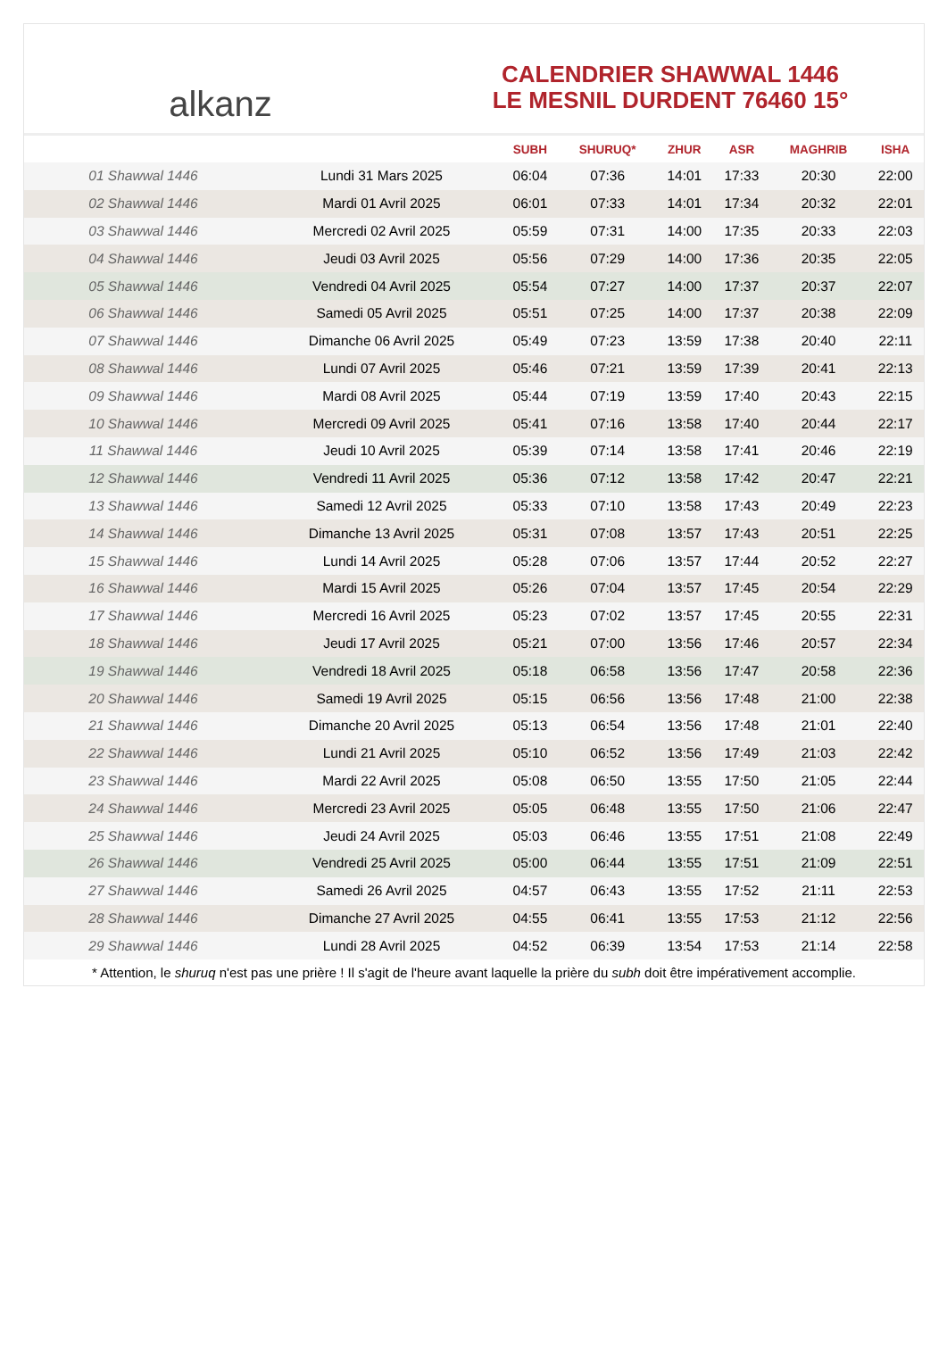alkanz
CALENDRIER SHAWWAL 1446
LE MESNIL DURDENT 76460 15°
| | | SUBH | SHURUQ* | ZHUR | ASR | MAGHRIB | ISHA |
| --- | --- | --- | --- | --- | --- | --- | --- |
| 01 Shawwal 1446 | Lundi 31 Mars 2025 | 06:04 | 07:36 | 14:01 | 17:33 | 20:30 | 22:00 |
| 02 Shawwal 1446 | Mardi 01 Avril 2025 | 06:01 | 07:33 | 14:01 | 17:34 | 20:32 | 22:01 |
| 03 Shawwal 1446 | Mercredi 02 Avril 2025 | 05:59 | 07:31 | 14:00 | 17:35 | 20:33 | 22:03 |
| 04 Shawwal 1446 | Jeudi 03 Avril 2025 | 05:56 | 07:29 | 14:00 | 17:36 | 20:35 | 22:05 |
| 05 Shawwal 1446 | Vendredi 04 Avril 2025 | 05:54 | 07:27 | 14:00 | 17:37 | 20:37 | 22:07 |
| 06 Shawwal 1446 | Samedi 05 Avril 2025 | 05:51 | 07:25 | 14:00 | 17:37 | 20:38 | 22:09 |
| 07 Shawwal 1446 | Dimanche 06 Avril 2025 | 05:49 | 07:23 | 13:59 | 17:38 | 20:40 | 22:11 |
| 08 Shawwal 1446 | Lundi 07 Avril 2025 | 05:46 | 07:21 | 13:59 | 17:39 | 20:41 | 22:13 |
| 09 Shawwal 1446 | Mardi 08 Avril 2025 | 05:44 | 07:19 | 13:59 | 17:40 | 20:43 | 22:15 |
| 10 Shawwal 1446 | Mercredi 09 Avril 2025 | 05:41 | 07:16 | 13:58 | 17:40 | 20:44 | 22:17 |
| 11 Shawwal 1446 | Jeudi 10 Avril 2025 | 05:39 | 07:14 | 13:58 | 17:41 | 20:46 | 22:19 |
| 12 Shawwal 1446 | Vendredi 11 Avril 2025 | 05:36 | 07:12 | 13:58 | 17:42 | 20:47 | 22:21 |
| 13 Shawwal 1446 | Samedi 12 Avril 2025 | 05:33 | 07:10 | 13:58 | 17:43 | 20:49 | 22:23 |
| 14 Shawwal 1446 | Dimanche 13 Avril 2025 | 05:31 | 07:08 | 13:57 | 17:43 | 20:51 | 22:25 |
| 15 Shawwal 1446 | Lundi 14 Avril 2025 | 05:28 | 07:06 | 13:57 | 17:44 | 20:52 | 22:27 |
| 16 Shawwal 1446 | Mardi 15 Avril 2025 | 05:26 | 07:04 | 13:57 | 17:45 | 20:54 | 22:29 |
| 17 Shawwal 1446 | Mercredi 16 Avril 2025 | 05:23 | 07:02 | 13:57 | 17:45 | 20:55 | 22:31 |
| 18 Shawwal 1446 | Jeudi 17 Avril 2025 | 05:21 | 07:00 | 13:56 | 17:46 | 20:57 | 22:34 |
| 19 Shawwal 1446 | Vendredi 18 Avril 2025 | 05:18 | 06:58 | 13:56 | 17:47 | 20:58 | 22:36 |
| 20 Shawwal 1446 | Samedi 19 Avril 2025 | 05:15 | 06:56 | 13:56 | 17:48 | 21:00 | 22:38 |
| 21 Shawwal 1446 | Dimanche 20 Avril 2025 | 05:13 | 06:54 | 13:56 | 17:48 | 21:01 | 22:40 |
| 22 Shawwal 1446 | Lundi 21 Avril 2025 | 05:10 | 06:52 | 13:56 | 17:49 | 21:03 | 22:42 |
| 23 Shawwal 1446 | Mardi 22 Avril 2025 | 05:08 | 06:50 | 13:55 | 17:50 | 21:05 | 22:44 |
| 24 Shawwal 1446 | Mercredi 23 Avril 2025 | 05:05 | 06:48 | 13:55 | 17:50 | 21:06 | 22:47 |
| 25 Shawwal 1446 | Jeudi 24 Avril 2025 | 05:03 | 06:46 | 13:55 | 17:51 | 21:08 | 22:49 |
| 26 Shawwal 1446 | Vendredi 25 Avril 2025 | 05:00 | 06:44 | 13:55 | 17:51 | 21:09 | 22:51 |
| 27 Shawwal 1446 | Samedi 26 Avril 2025 | 04:57 | 06:43 | 13:55 | 17:52 | 21:11 | 22:53 |
| 28 Shawwal 1446 | Dimanche 27 Avril 2025 | 04:55 | 06:41 | 13:55 | 17:53 | 21:12 | 22:56 |
| 29 Shawwal 1446 | Lundi 28 Avril 2025 | 04:52 | 06:39 | 13:54 | 17:53 | 21:14 | 22:58 |
* Attention, le shuruq n'est pas une prière ! Il s'agit de l'heure avant laquelle la prière du subh doit être impérativement accomplie.